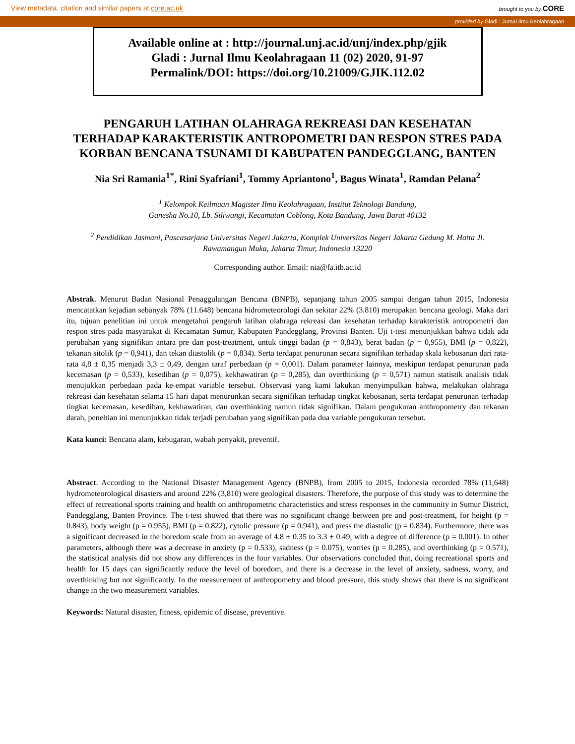View metadata, citation and similar papers at core.ac.uk brought to you by CORE
provided by Gladi : Jurnal Ilmu Keolahragaan
Available online at : http://journal.unj.ac.id/unj/index.php/gjik
Gladi : Jurnal Ilmu Keolahragaan 11 (02) 2020, 91-97
Permalink/DOI: https://doi.org/10.21009/GJIK.112.02
PENGARUH LATIHAN OLAHRAGA REKREASI DAN KESEHATAN TERHADAP KARAKTERISTIK ANTROPOMETRI DAN RESPON STRES PADA KORBAN BENCANA TSUNAMI DI KABUPATEN PANDEGGLANG, BANTEN
Nia Sri Ramania<sup>1*</sup>, Rini Syafriani<sup>1</sup>, Tommy Apriantono<sup>1</sup>, Bagus Winata<sup>1</sup>, Ramdan Pelana<sup>2</sup>
<sup>1</sup> Kelompok Keilmuan Magister Ilmu Keolahragaan, Institut Teknologi Bandung,
Ganesha No.10, Lb. Siliwangi, Kecamatan Coblong, Kota Bandung, Jawa Barat 40132
<sup>2</sup> Pendidikan Jasmani, Pascasarjana Universitas Negeri Jakarta, Komplek Universitas Negeri Jakarta Gedung M. Hatta Jl. Rawamangun Muka, Jakarta Timur, Indonesia 13220
Corresponding author. Email: nia@fa.itb.ac.id
Abstrak. Menurut Badan Nasional Penaggulangan Bencana (BNPB), sepanjang tahun 2005 sampai dengan tahun 2015, Indonesia mencatatkan kejadian sebanyak 78% (11.648) bencana hidrometeorologi dan sekitar 22% (3.810) merupakan bencana geologi. Maka dari itu, tujuan penelitian ini untuk mengetahui pengaruh latihan olahraga rekreasi dan kesehatan terhadap karakteristik antropometri dan respon stres pada masyarakat di Kecamatan Sumur, Kabupaten Pandegglang, Provinsi Banten. Uji t-test menunjukkan bahwa tidak ada perubahan yang signifikan antara pre dan post-treatment, untuk tinggi badan (p = 0,843), berat badan (p = 0,955), BMI (p = 0,822), tekanan sitolik (p = 0,941), dan tekan diastolik (p = 0,834). Serta terdapat penurunan secara signifikan terhadap skala kebosanan dari rata-rata 4,8 ± 0,35 menjadi 3,3 ± 0,49, dengan taraf perbedaan (p = 0,001). Dalam parameter lainnya, meskipun terdapat penurunan pada kecemasan (p = 0,533), kesedihan (p = 0,075), kekhawatiran (p = 0,285), dan overthinking (p = 0,571) namun statistik analisis tidak menujukkan perbedaan pada ke-empat variable tersebut. Observasi yang kami lakukan menyimpulkan bahwa, melakukan olahraga rekreasi dan kesehatan selama 15 hari dapat menurunkan secara signifikan terhadap tingkat kebosanan, serta terdapat penurunan terhadap tingkat kecemasan, kesedihan, kekhawatiran, dan overthinking namun tidak signifikan. Dalam pengukuran anthropometry dan tekanan darah, peneltian ini menunjukkan tidak terjadi perubahan yang signifikan pada dua variable pengukuran tersebut.
Kata kunci: Bencana alam, kebugaran, wabah penyakit, preventif.
Abstract. According to the National Disaster Management Agency (BNPB), from 2005 to 2015, Indonesia recorded 78% (11,648) hydrometeorological disasters and around 22% (3,810) were geological disasters. Therefore, the purpose of this study was to determine the effect of recreational sports training and health on anthropometric characteristics and stress responses in the community in Sumur District, Pandegglang, Banten Province. The t-test showed that there was no significant change between pre and post-treatment, for height (p = 0.843), body weight (p = 0.955), BMI (p = 0.822), cytolic pressure (p = 0.941), and press the diastolic (p = 0.834). Furthermore, there was a significant decreased in the boredom scale from an average of 4.8 ± 0.35 to 3.3 ± 0.49, with a degree of difference (p = 0.001). In other parameters, although there was a decrease in anxiety (p = 0.533), sadness (p = 0.075), worries (p = 0.285), and overthinking (p = 0.571), the statistical analysis did not show any differences in the four variables. Our observations concluded that, doing recreational sports and health for 15 days can significantly reduce the level of boredom, and there is a decrease in the level of anxiety, sadness, worry, and overthinking but not significantly. In the measurement of anthropometry and blood pressure, this study shows that there is no significant change in the two measurement variables.
Keywords: Natural disaster, fitness, epidemic of disease, preventive.